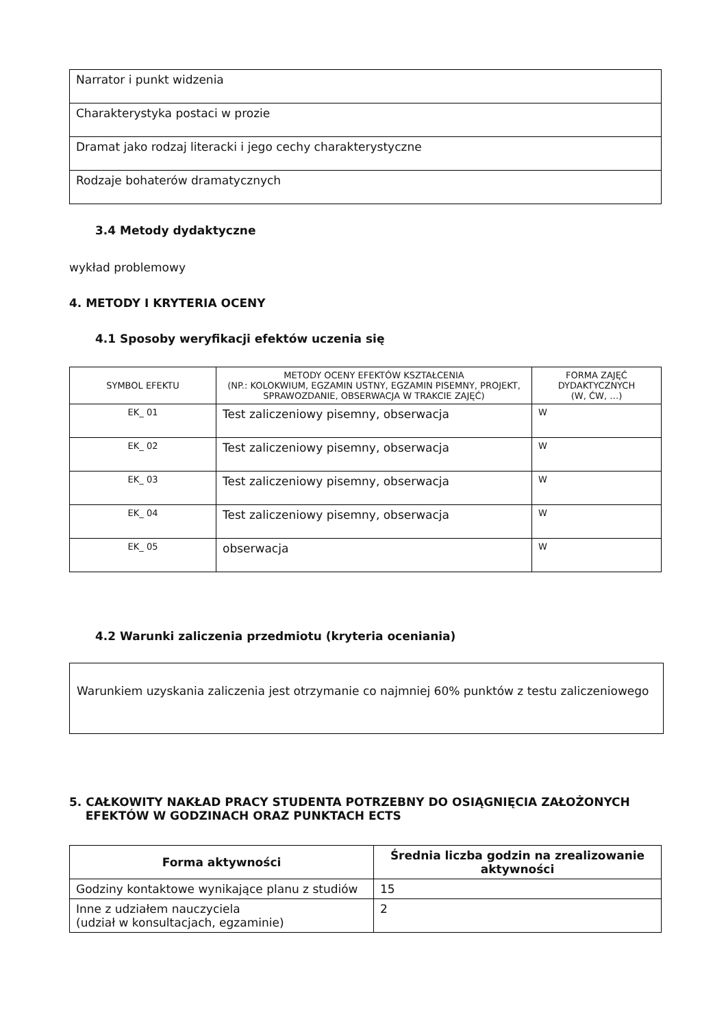| Narrator i punkt widzenia |
| Charakterystyka postaci w prozie |
| Dramat jako rodzaj literacki i jego cechy charakterystyczne |
| Rodzaje bohaterów dramatycznych |
3.4 Metody dydaktyczne
wykład problemowy
4. METODY I KRYTERIA OCENY
4.1 Sposoby weryfikacji efektów uczenia się
| SYMBOL EFEKTU | METODY OCENY EFEKTÓW KSZTAŁCENIA (NP.: KOLOKWIUM, EGZAMIN USTNY, EGZAMIN PISEMNY, PROJEKT, SPRAWOZDANIE, OBSERWACJA W TRAKCIE ZAJĘĆ) | FORMA ZAJĘĆ DYDAKTYCZNYCH (W, ĆW, …) |
| --- | --- | --- |
| EK_ 01 | Test zaliczeniowy pisemny, obserwacja | W |
| EK_ 02 | Test zaliczeniowy pisemny, obserwacja | W |
| EK_ 03 | Test zaliczeniowy pisemny, obserwacja | W |
| EK_ 04 | Test zaliczeniowy pisemny, obserwacja | W |
| EK_ 05 | obserwacja | W |
4.2 Warunki zaliczenia przedmiotu (kryteria oceniania)
Warunkiem uzyskania zaliczenia jest otrzymanie co najmniej 60% punktów z testu zaliczeniowego
5. CAŁKOWITY NAKŁAD PRACY STUDENTA POTRZEBNY DO OSIĄGNIĘCIA ZAŁOŻONYCH
EFEKTÓW W GODZINACH ORAZ PUNKTACH ECTS
| Forma aktywności | Średnia liczba godzin na zrealizowanie aktywności |
| --- | --- |
| Godziny kontaktowe wynikające planu z studiów | 15 |
| Inne z udziałem nauczyciela (udział w konsultacjach, egzaminie) | 2 |